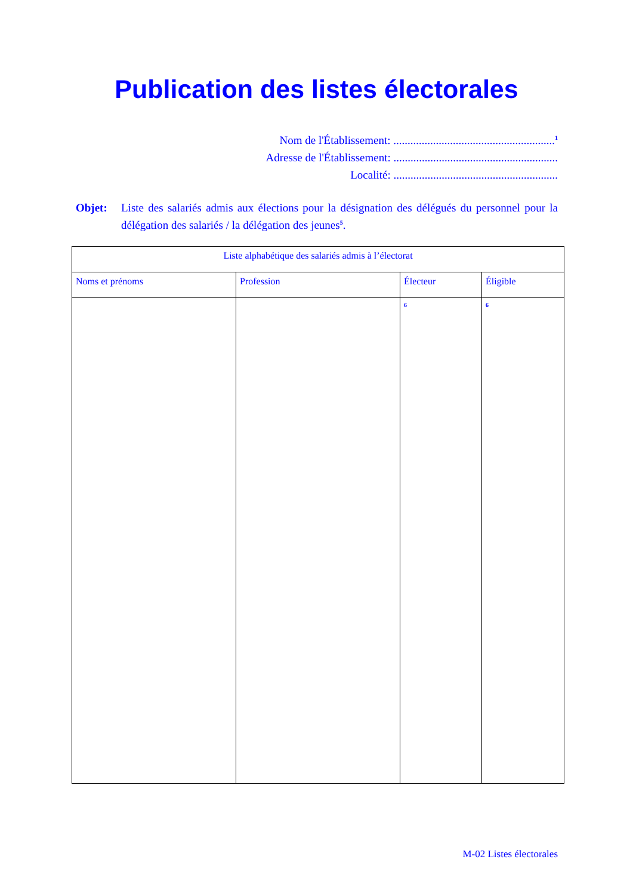Publication des listes électorales
Nom de l'Établissement: .........................................................<sup>1</sup>
Adresse de l'Établissement: ..........................................................
Localité: ..........................................................
Objet: Liste des salariés admis aux élections pour la désignation des délégués du personnel pour la délégation des salariés / la délégation des jeunes<sup>5</sup>.
| Liste alphabétique des salariés admis à l’électorat | | | |
| --- | --- | --- | --- |
| Noms et prénoms | Profession | Électeur | Éligible |
| | | <sup>6</sup> | <sup>6</sup> |
M-02 Listes électorales